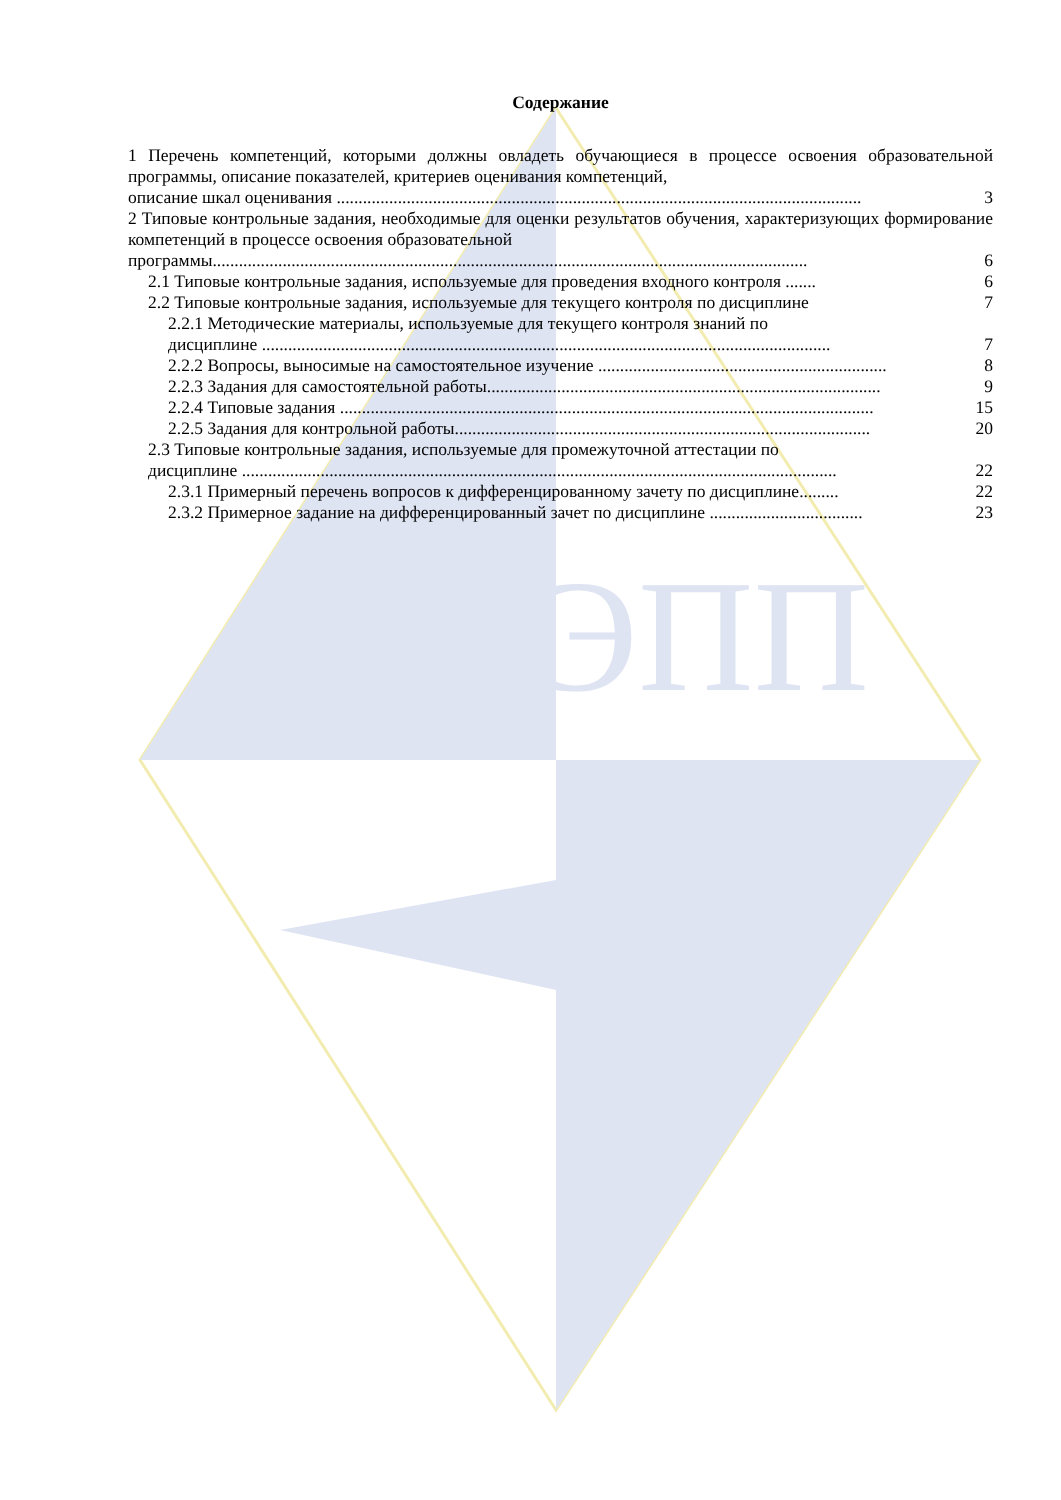ВИЭПП
Содержание
1 Перечень компетенций, которыми должны овладеть обучающиеся в процессе освоения образовательной программы, описание показателей, критериев оценивания компетенций,
описание шкал оценивания ........................................................................................................................ 3
2 Типовые контрольные задания, необходимые для оценки результатов обучения, характеризующих формирование компетенций в процессе освоения образовательной
программы........................................................................................................................................ 6
2.1 Типовые контрольные задания, используемые для проведения входного контроля ....... 6
2.2 Типовые контрольные задания, используемые для текущего контроля по дисциплине 7
2.2.1 Методические материалы, используемые для текущего контроля знаний по
дисциплине .................................................................................................................................. 7
2.2.2 Вопросы, выносимые на самостоятельное изучение .................................................................. 8
2.2.3 Задания для самостоятельной работы.......................................................................................... 9
2.2.4 Типовые задания .......................................................................................................................... 15
2.2.5 Задания для контрольной работы............................................................................................... 20
2.3 Типовые контрольные задания, используемые для промежуточной аттестации по
дисциплине ........................................................................................................................................ 22
2.3.1 Примерный перечень вопросов к дифференцированному зачету по дисциплине......... 22
2.3.2 Примерное задание на дифференцированный зачет по дисциплине ................................... 23